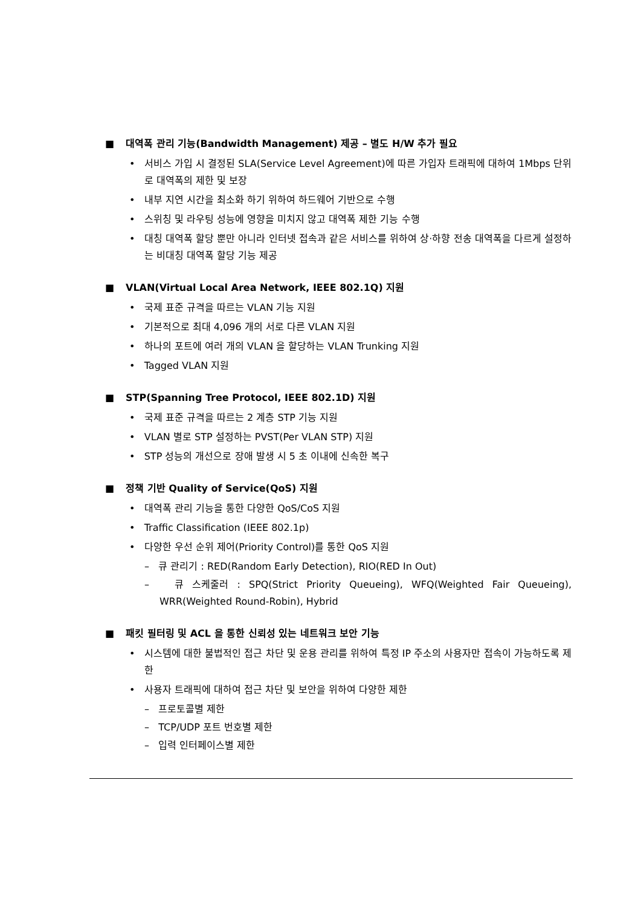■ 대역폭 관리 기능(Bandwidth Management) 제공 – 별도 H/W 추가 필요
• 서비스 가입 시 결정된 SLA(Service Level Agreement)에 따른 가입자 트래픽에 대하여 1Mbps 단위로 대역폭의 제한 및 보장
• 내부 지연 시간을 최소화 하기 위하여 하드웨어 기반으로 수행
• 스위칭 및 라우팅 성능에 영향을 미치지 않고 대역폭 제한 기능 수행
• 대칭 대역폭 할당 뿐만 아니라 인터넷 접속과 같은 서비스를 위하여 상·하향 전송 대역폭을 다르게 설정하는 비대칭 대역폭 할당 기능 제공
■ VLAN(Virtual Local Area Network, IEEE 802.1Q) 지원
• 국제 표준 규격을 따르는 VLAN 기능 지원
• 기본적으로 최대 4,096 개의 서로 다른 VLAN 지원
• 하나의 포트에 여러 개의 VLAN 을 할당하는 VLAN Trunking 지원
• Tagged VLAN 지원
■ STP(Spanning Tree Protocol, IEEE 802.1D) 지원
• 국제 표준 규격을 따르는 2 계층 STP 기능 지원
• VLAN 별로 STP 설정하는 PVST(Per VLAN STP) 지원
• STP 성능의 개선으로 장애 발생 시 5 초 이내에 신속한 복구
■ 정책 기반 Quality of Service(QoS) 지원
• 대역폭 관리 기능을 통한 다양한 QoS/CoS 지원
• Traffic Classification (IEEE 802.1p)
• 다양한 우선 순위 제어(Priority Control)를 통한 QoS 지원
– 큐 관리기 : RED(Random Early Detection), RIO(RED In Out)
– 큐 스케줄러 : SPQ(Strict Priority Queueing), WFQ(Weighted Fair Queueing), WRR(Weighted Round-Robin), Hybrid
■ 패킷 필터링 및 ACL 을 통한 신뢰성 있는 네트워크 보안 기능
• 시스템에 대한 불법적인 접근 차단 및 운용 관리를 위하여 특정 IP 주소의 사용자만 접속이 가능하도록 제한
• 사용자 트래픽에 대하여 접근 차단 및 보안을 위하여 다양한 제한
– 프로토콜별 제한
– TCP/UDP 포트 번호별 제한
– 입력 인터페이스별 제한